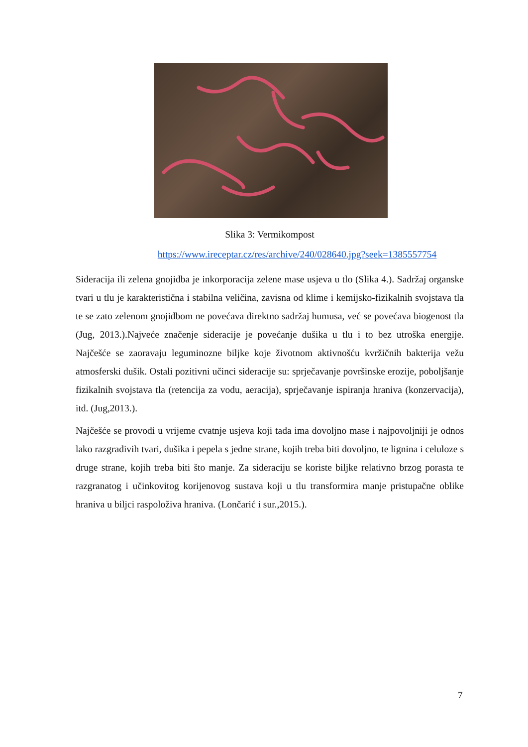Slika 3: Vermikompost
https://www.ireceptar.cz/res/archive/240/028640.jpg?seek=1385557754
Sideracija ili zelena gnojidba je inkorporacija zelene mase usjeva u tlo (Slika 4.). Sadržaj organske tvari u tlu je karakteristična i stabilna veličina, zavisna od klime i kemijsko-fizikalnih svojstava tla te se zato zelenom gnojidbom ne povećava direktno sadržaj humusa, već se povećava biogenost tla (Jug, 2013.).Najveće značenje sideracije je povećanje dušika u tlu i to bez utroška energije. Najčešće se zaoravaju leguminozne biljke koje životnom aktivnošću kvržičnih bakterija vežu atmosferski dušik. Ostali pozitivni učinci sideracije su: sprječavanje površinske erozije, poboljšanje fizikalnih svojstava tla (retencija za vodu, aeracija), sprječavanje ispiranja hraniva (konzervacija), itd. (Jug,2013.).
Najčešće se provodi u vrijeme cvatnje usjeva koji tada ima dovoljno mase i najpovoljniji je odnos lako razgradivih tvari, dušika i pepela s jedne strane, kojih treba biti dovoljno, te lignina i celuloze s druge strane, kojih treba biti što manje. Za sideraciju se koriste biljke relativno brzog porasta te razgranatog i učinkovitog korijenovog sustava koji u tlu transformira manje pristupačne oblike hraniva u biljci raspoloživa hraniva. (Lončarić i sur.,2015.).
7